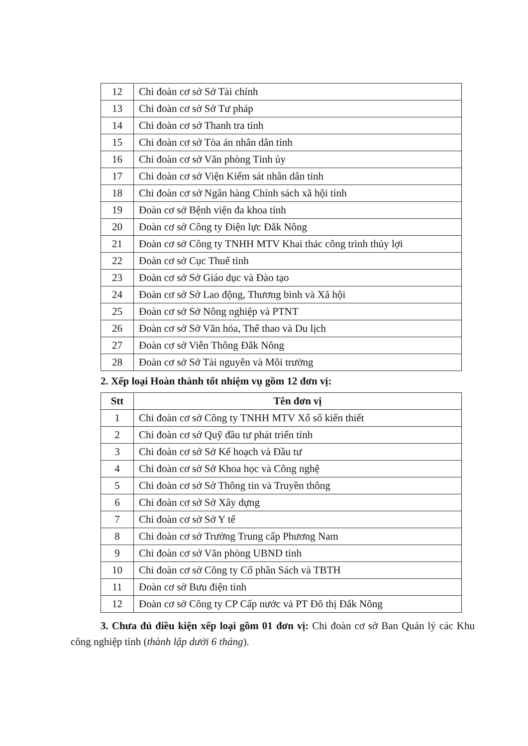| 12 | Chi đoàn cơ sở Sở Tài chính |
| 13 | Chi đoàn cơ sở Sở Tư pháp |
| 14 | Chi đoàn cơ sở Thanh tra tỉnh |
| 15 | Chi đoàn cơ sở Tòa án nhân dân tỉnh |
| 16 | Chi đoàn cơ sở Văn phòng Tỉnh ủy |
| 17 | Chi đoàn cơ sở Viện Kiểm sát nhân dân tỉnh |
| 18 | Chi đoàn cơ sở Ngân hàng Chính sách xã hội tỉnh |
| 19 | Đoàn cơ sở Bệnh viện đa khoa tỉnh |
| 20 | Đoàn cơ sở Công ty Điện lực Đắk Nông |
| 21 | Đoàn cơ sở Công ty TNHH MTV Khai thác công trình thủy lợi |
| 22 | Đoàn cơ sở Cục Thuế tỉnh |
| 23 | Đoàn cơ sở Sở Giáo dục và Đào tạo |
| 24 | Đoàn cơ sở Sở Lao động, Thương binh và Xã hội |
| 25 | Đoàn cơ sở Sở Nông nghiệp và PTNT |
| 26 | Đoàn cơ sở Sở Văn hóa, Thể thao và Du lịch |
| 27 | Đoàn cơ sở Viễn Thông Đắk Nông |
| 28 | Đoàn cơ sở Sở Tài nguyên và Môi trường |
2. Xếp loại Hoàn thành tốt nhiệm vụ gồm 12 đơn vị:
| Stt | Tên đơn vị |
| --- | --- |
| 1 | Chi đoàn cơ sở Công ty TNHH MTV Xổ số kiến thiết |
| 2 | Chi đoàn cơ sở Quỹ đầu tư phát triển tỉnh |
| 3 | Chi đoàn cơ sở Sở Kế hoạch và Đầu tư |
| 4 | Chi đoàn cơ sở Sở Khoa học và Công nghệ |
| 5 | Chi đoàn cơ sở Sở Thông tin và Truyền thông |
| 6 | Chi đoàn cơ sở Sở Xây dựng |
| 7 | Chi đoàn cơ sở Sở Y tế |
| 8 | Chi đoàn cơ sở Trường Trung cấp Phương Nam |
| 9 | Chi đoàn cơ sở Văn phòng UBND tỉnh |
| 10 | Chi đoàn cơ sở Công ty Cổ phần Sách và TBTH |
| 11 | Đoàn cơ sở Bưu điện tỉnh |
| 12 | Đoàn cơ sở Công ty CP Cấp nước và PT Đô thị Đắk Nông |
3. Chưa đủ điều kiện xếp loại gồm 01 đơn vị: Chi đoàn cơ sở Ban Quản lý các Khu công nghiệp tỉnh (thành lập dưới 6 tháng).